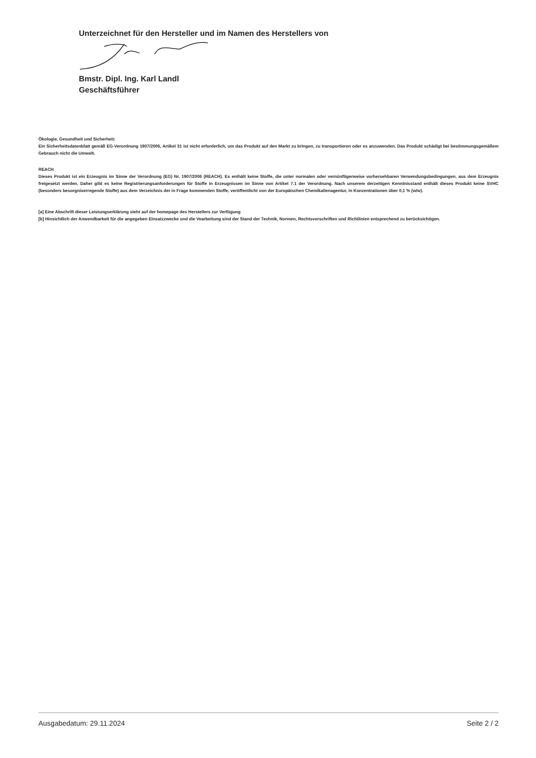Unterzeichnet für den Hersteller und im Namen des Herstellers von
Bmstr. Dipl. Ing. Karl Landl
Geschäftsführer
Ökologie, Gesundheit und Sicherheit:
Ein Sicherheitsdatenblatt gemäß EG-Verordnung 1907/2006, Artikel 31 ist nicht erforderlich, um das Produkt auf den Markt zu bringen, zu transportieren oder es anzuwenden. Das Produkt schädigt bei bestimmungsgemäßem Gebrauch nicht die Umwelt.
REACH
Dieses Produkt ist ein Erzeugnis im Sinne der Verordnung (EG) Nr. 1907/2006 (REACH). Es enthält keine Stoffe, die unter normalen oder vernünftigerweise vorhersehbaren Verwendungsbedingungen, aus dem Erzeugnis freigesetzt werden. Daher gibt es keine Registrierungsanforderungen für Stoffe in Erzeugnissen im Sinne von Artikel 7.1 der Verordnung. Nach unserem derzeitigen Kenntnisstand enthält dieses Produkt keine SVHC (besonders besorgniserregende Stoffe) aus dem Verzeichnis der in Frage kommenden Stoffe, veröffentlicht von der Europäischen Chemikalienagentur, in Konzentrationen über 0,1 % (w/w).
[a] Eine Abschrift dieser Leistungserklärung steht auf der homepage des Herstellers zur Verfügung
[b] Hinsichtlich der Anwendbarkeit für die angegeben Einsatzzwecke und die Vearbeitung sind der Stand der Technik, Normen, Rechtsvorschriften und Richtlinien entsprechend zu berücksichtigen.
Ausgabedatum: 29.11.2024 Seite 2 / 2